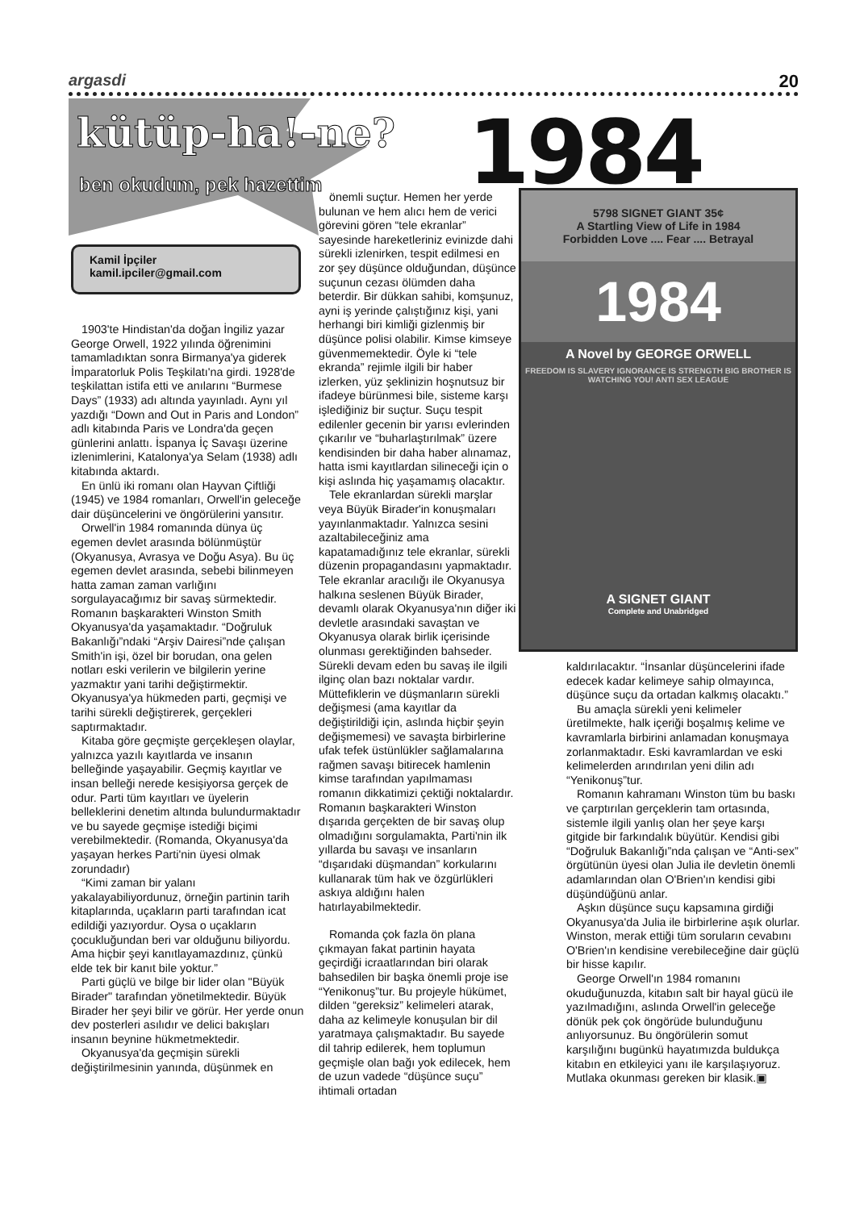argasdi 20
kütüp-ha!-ne?
ben okudum, pek hazettim 1984
Kamil İpçiler
kamil.ipciler@gmail.com
5798 SIGNET GIANT 35¢
A Startling View of Life in 1984
Forbidden Love .... Fear .... Betrayal
1984
A Novel by GEORGE ORWELL
FREEDOM IS SLAVERY IGNORANCE IS STRENGTH BIG BROTHER IS WATCHING YOU! ANTI SEX LEAGUE
A SIGNET GIANT
Complete and Unabridged
1903'te Hindistan'da doğan İngiliz yazar George Orwell, 1922 yılında öğrenimini tamamladıktan sonra Birmanya'ya giderek İmparatorluk Polis Teşkilatı'na girdi. 1928'de teşkilattan istifa etti ve anılarını “Burmese Days” (1933) adı altında yayınladı. Aynı yıl yazdığı “Down and Out in Paris and London” adlı kitabında Paris ve Londra'da geçen günlerini anlattı. İspanya İç Savaşı üzerine izlenimlerini, Katalonya'ya Selam (1938) adlı kitabında aktardı.
En ünlü iki romanı olan Hayvan Çiftliği (1945) ve 1984 romanları, Orwell'in geleceğe dair düşüncelerini ve öngörülerini yansıtır.
Orwell'in 1984 romanında dünya üç egemen devlet arasında bölünmüştür (Okyanusya, Avrasya ve Doğu Asya). Bu üç egemen devlet arasında, sebebi bilinmeyen hatta zaman zaman varlığını sorgulayacağımız bir savaş sürmektedir. Romanın başkarakteri Winston Smith Okyanusya'da yaşamaktadır. “Doğruluk Bakanlığı”ndaki “Arşiv Dairesi”nde çalışan Smith'in işi, özel bir borudan, ona gelen notları eski verilerin ve bilgilerin yerine yazmaktır yani tarihi değiştirmektir. Okyanusya'ya hükmeden parti, geçmişi ve tarihi sürekli değiştirerek, gerçekleri saptırmaktadır.
Kitaba göre geçmişte gerçekleşen olaylar, yalnızca yazılı kayıtlarda ve insanın belleğinde yaşayabilir. Geçmiş kayıtlar ve insan belleği nerede kesişiyorsa gerçek de odur. Parti tüm kayıtları ve üyelerin belleklerini denetim altında bulundurmaktadır ve bu sayede geçmişe istediği biçimi verebilmektedir. (Romanda, Okyanusya'da yaşayan herkes Parti'nin üyesi olmak zorundadır)
“Kimi zaman bir yalanı yakalayabiliyordunuz, örneğin partinin tarih kitaplarında, uçakların parti tarafından icat edildiği yazıyordur. Oysa o uçakların çocukluğundan beri var olduğunu biliyordu. Ama hiçbir şeyi kanıtlayamazdınız, çünkü elde tek bir kanıt bile yoktur.”
Parti güçlü ve bilge bir lider olan "Büyük Birader" tarafından yönetilmektedir. Büyük Birader her şeyi bilir ve görür. Her yerde onun dev posterleri asılıdır ve delici bakışları insanın beynine hükmetmektedir.
Okyanusya'da geçmişin sürekli değiştirilmesinin yanında, düşünmek en
önemli suçtur. Hemen her yerde bulunan ve hem alıcı hem de verici görevini gören “tele ekranlar” sayesinde hareketleriniz evinizde dahi sürekli izlenirken, tespit edilmesi en zor şey düşünce olduğundan, düşünce suçunun cezası ölümden daha beterdir. Bir dükkan sahibi, komşunuz, ayni iş yerinde çalıştığınız kişi, yani herhangi biri kimliği gizlenmiş bir düşünce polisi olabilir. Kimse kimseye güvenmemektedir. Öyle ki “tele ekranda” rejimle ilgili bir haber izlerken, yüz şeklinizin hoşnutsuz bir ifadeye bürünmesi bile, sisteme karşı işlediğiniz bir suçtur. Suçu tespit edilenler gecenin bir yarısı evlerinden çıkarılır ve “buharlaştırılmak” üzere kendisinden bir daha haber alınamaz, hatta ismi kayıtlardan silineceği için o kişi aslında hiç yaşamamış olacaktır.
Tele ekranlardan sürekli marşlar veya Büyük Birader'in konuşmaları yayınlanmaktadır. Yalnızca sesini azaltabileceğiniz ama kapatamadığınız tele ekranlar, sürekli düzenin propagandasını yapmaktadır. Tele ekranlar aracılığı ile Okyanusya halkına seslenen Büyük Birader, devamlı olarak Okyanusya'nın diğer iki devletle arasındaki savaştan ve Okyanusya olarak birlik içerisinde olunması gerektiğinden bahseder. Sürekli devam eden bu savaş ile ilgili ilginç olan bazı noktalar vardır. Müttefiklerin ve düşmanların sürekli değişmesi (ama kayıtlar da değiştirildiği için, aslında hiçbir şeyin değişmemesi) ve savaşta birbirlerine ufak tefek üstünlükler sağlamalarına rağmen savaşı bitirecek hamlenin kimse tarafından yapılmaması romanın dikkatimizi çektiği noktalardır. Romanın başkarakteri Winston dışarıda gerçekten de bir savaş olup olmadığını sorgulamakta, Parti'nin ilk yıllarda bu savaşı ve insanların “dışarıdaki düşmandan” korkularını kullanarak tüm hak ve özgürlükleri askıya aldığını halen hatırlayabilmektedir.
Romanda çok fazla ön plana çıkmayan fakat partinin hayata geçirdiği icraatlarından biri olarak bahsedilen bir başka önemli proje ise “Yenikonuş”tur. Bu projeyle hükümet, dilden “gereksiz” kelimeleri atarak, daha az kelimeyle konuşulan bir dil yaratmaya çalışmaktadır. Bu sayede dil tahrip edilerek, hem toplumun geçmişle olan bağı yok edilecek, hem de uzun vadede “düşünce suçu” ihtimali ortadan
kaldırılacaktır. “İnsanlar düşüncelerini ifade edecek kadar kelimeye sahip olmayınca, düşünce suçu da ortadan kalkmış olacaktı.”
Bu amaçla sürekli yeni kelimeler üretilmekte, halk içeriği boşalmış kelime ve kavramlarla birbirini anlamadan konuşmaya zorlanmaktadır. Eski kavramlardan ve eski kelimelerden arındırılan yeni dilin adı “Yenikonuş”tur.
Romanın kahramanı Winston tüm bu baskı ve çarptırılan gerçeklerin tam ortasında, sistemle ilgili yanlış olan her şeye karşı gitgide bir farkındalık büyütür. Kendisi gibi “Doğruluk Bakanlığı”nda çalışan ve “Anti-sex” örgütünün üyesi olan Julia ile devletin önemli adamlarından olan O'Brien'ın kendisi gibi düşündüğünü anlar.
Aşkın düşünce suçu kapsamına girdiği Okyanusya'da Julia ile birbirlerine aşık olurlar. Winston, merak ettiği tüm soruların cevabını O'Brien'ın kendisine verebileceğine dair güçlü bir hisse kapılır.
George Orwell'ın 1984 romanını okuduğunuzda, kitabın salt bir hayal gücü ile yazılmadığını, aslında Orwell'in geleceğe dönük pek çok öngörüde bulunduğunu anlıyorsunuz. Bu öngörülerin somut karşılığını bugünkü hayatımızda buldukça kitabın en etkileyici yanı ile karşılaşıyoruz. Mutlaka okunması gereken bir klasik.▣